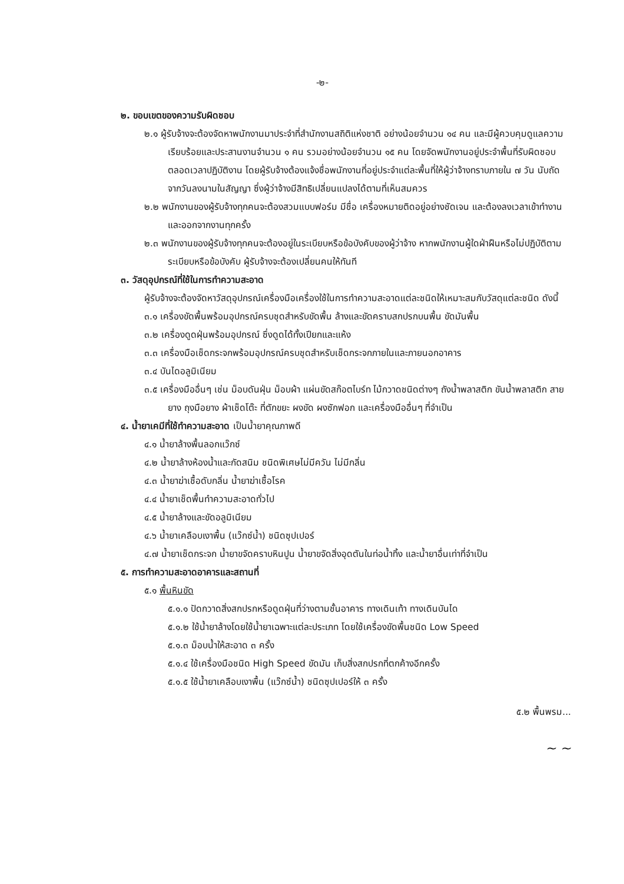-๒-
๒. ขอบเขตของความรับผิดชอบ
๒.๑ ผู้รับจ้างจะต้องจัดหาพนักงานมาประจำที่สำนักงานสถิติแห่งชาติ อย่างน้อยจำนวน ๑๔ คน และมีผู้ควบคุมดูแลความเรียบร้อยและประสานงานจำนวน ๑ คน รวมอย่างน้อยจำนวน ๑๕ คน โดยจัดพนักงานอยู่ประจำพื้นที่รับผิดชอบตลอดเวลาปฏิบัติงาน โดยผู้รับจ้างต้องแจ้งชื่อพนักงานที่อยู่ประจำแต่ละพื้นที่ให้ผู้ว่าจ้างทราบภายใน ๗ วัน นับถัดจากวันลงนามในสัญญา ซึ่งผู้ว่าจ้างมีสิทธิเปลี่ยนแปลงได้ตามที่เห็นสมควร
๒.๒ พนักงานของผู้รับจ้างทุกคนจะต้องสวมแบบฟอร์ม มีชื่อ เครื่องหมายติดอยู่อย่างชัดเจน และต้องลงเวลาเข้าทำงานและออกจากงานทุกครั้ง
๒.๓ พนักงานของผู้รับจ้างทุกคนจะต้องอยู่ในระเบียบหรือข้อบังคับของผู้ว่าจ้าง หากพนักงานผู้ใดฝ่าฝืนหรือไม่ปฏิบัติตามระเบียบหรือข้อบังคับ ผู้รับจ้างจะต้องเปลี่ยนคนให้ทันที
๓. วัสดุอุปกรณ์ที่ใช้ในการทำความสะอาด
ผู้รับจ้างจะต้องจัดหาวัสดุอุปกรณ์เครื่องมือเครื่องใช้ในการทำความสะอาดแต่ละชนิดให้เหมาะสมกับวัสดุแต่ละชนิด ดังนี้
๓.๑ เครื่องขัดพื้นพร้อมอุปกรณ์ครบชุดสำหรับขัดพื้น ล้างและขัดคราบสกปรกบนพื้น ขัดมันพื้น
๓.๒ เครื่องดูดฝุ่นพร้อมอุปกรณ์ ซึ่งดูดได้ทั้งเปียกและแห้ง
๓.๓ เครื่องมือเช็ดกระจกพร้อมอุปกรณ์ครบชุดสำหรับเช็ดกระจกภายในและภายนอกอาคาร
๓.๔ บันไดอลูมิเนียม
๓.๕ เครื่องมืออื่นๆ เช่น ม็อบดันฝุ่น ม็อบผ้า แผ่นขัดสก๊อตไบร์ท ไม้กวาดชนิดต่างๆ ถังน้ำพลาสติก ขันน้ำพลาสติก สายยาง ถุงมือยาง ผ้าเช็ดโต๊ะ ที่ตักขยะ ผงขัด ผงซักฟอก และเครื่องมืออื่นๆ ที่จำเป็น
๔. น้ำยาเคมีที่ใช้ทำความสะอาด เป็นน้ำยาคุณภาพดี
๔.๑ น้ำยาล้างพื้นลอกแว๊กซ์
๔.๒ น้ำยาล้างห้องน้ำและกัดสนิม ชนิดพิเศษไม่มีควัน ไม่มีกลิ่น
๔.๓ น้ำยาฆ่าเชื้อดับกลิ่น น้ำยาฆ่าเชื้อโรค
๔.๔ น้ำยาเช็ดพื้นทำความสะอาดทั่วไป
๔.๕ น้ำยาล้างและขัดอลูมิเนียม
๔.๖ น้ำยาเคลือบเงาพื้น (แว๊กซ์น้ำ) ชนิดซุปเปอร์
๔.๗ น้ำยาเช็ดกระจก น้ำยาขจัดคราบหินปูน น้ำยาขจัดสิ่งอุดตันในท่อน้ำทิ้ง และน้ำยาอื่นเท่าที่จำเป็น
๕. การทำความสะอาดอาคารและสถานที่
๕.๑ พื้นหินขัด
๕.๑.๑ ปัดกวาดสิ่งสกปรกหรือดูดฝุ่นที่ว่างตามชั้นอาคาร ทางเดินเท้า ทางเดินบันได
๕.๑.๒ ใช้น้ำยาล้างโดยใช้น้ำยาเฉพาะแต่ละประเภท โดยใช้เครื่องขัดพื้นชนิด Low Speed
๕.๑.๓ ม็อบน้ำให้สะอาด ๓ ครั้ง
๕.๑.๔ ใช้เครื่องมือชนิด High Speed ขัดมัน เก็บสิ่งสกปรกที่ตกค้างอีกครั้ง
๕.๑.๕ ใช้น้ำยาเคลือบเงาพื้น (แว๊กซ์น้ำ) ชนิดซุปเปอร์ให้ ๓ ครั้ง
๕.๒ พื้นพรม...
~ ~